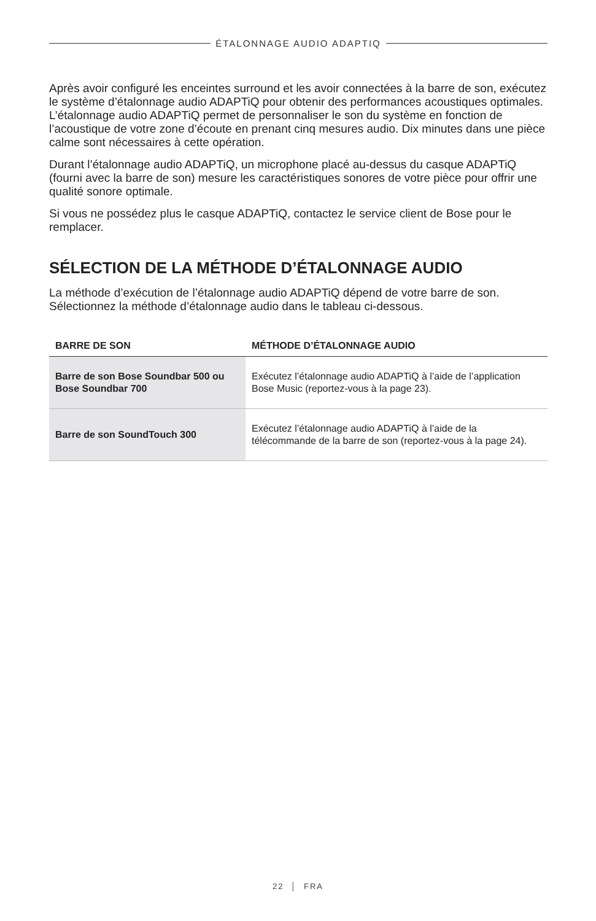ÉTALONNAGE AUDIO ADAPTIQ
Après avoir configuré les enceintes surround et les avoir connectées à la barre de son, exécutez le système d’étalonnage audio ADAPTiQ pour obtenir des performances acoustiques optimales. L’étalonnage audio ADAPTiQ permet de personnaliser le son du système en fonction de l’acoustique de votre zone d’écoute en prenant cinq mesures audio. Dix minutes dans une pièce calme sont nécessaires à cette opération.
Durant l’étalonnage audio ADAPTiQ, un microphone placé au-dessus du casque ADAPTiQ (fourni avec la barre de son) mesure les caractéristiques sonores de votre pièce pour offrir une qualité sonore optimale.
Si vous ne possédez plus le casque ADAPTiQ, contactez le service client de Bose pour le remplacer.
SÉLECTION DE LA MÉTHODE D’ÉTALONNAGE AUDIO
La méthode d’exécution de l’étalonnage audio ADAPTiQ dépend de votre barre de son. Sélectionnez la méthode d’étalonnage audio dans le tableau ci-dessous.
| BARRE DE SON | MÉTHODE D’ÉTALONNAGE AUDIO |
| --- | --- |
| Barre de son Bose Soundbar 500 ou Bose Soundbar 700 | Exécutez l’étalonnage audio ADAPTiQ à l’aide de l’application Bose Music (reportez-vous à la page 23). |
| Barre de son SoundTouch 300 | Exécutez l’étalonnage audio ADAPTiQ à l’aide de la télécommande de la barre de son (reportez-vous à la page 24). |
22 │ FRA